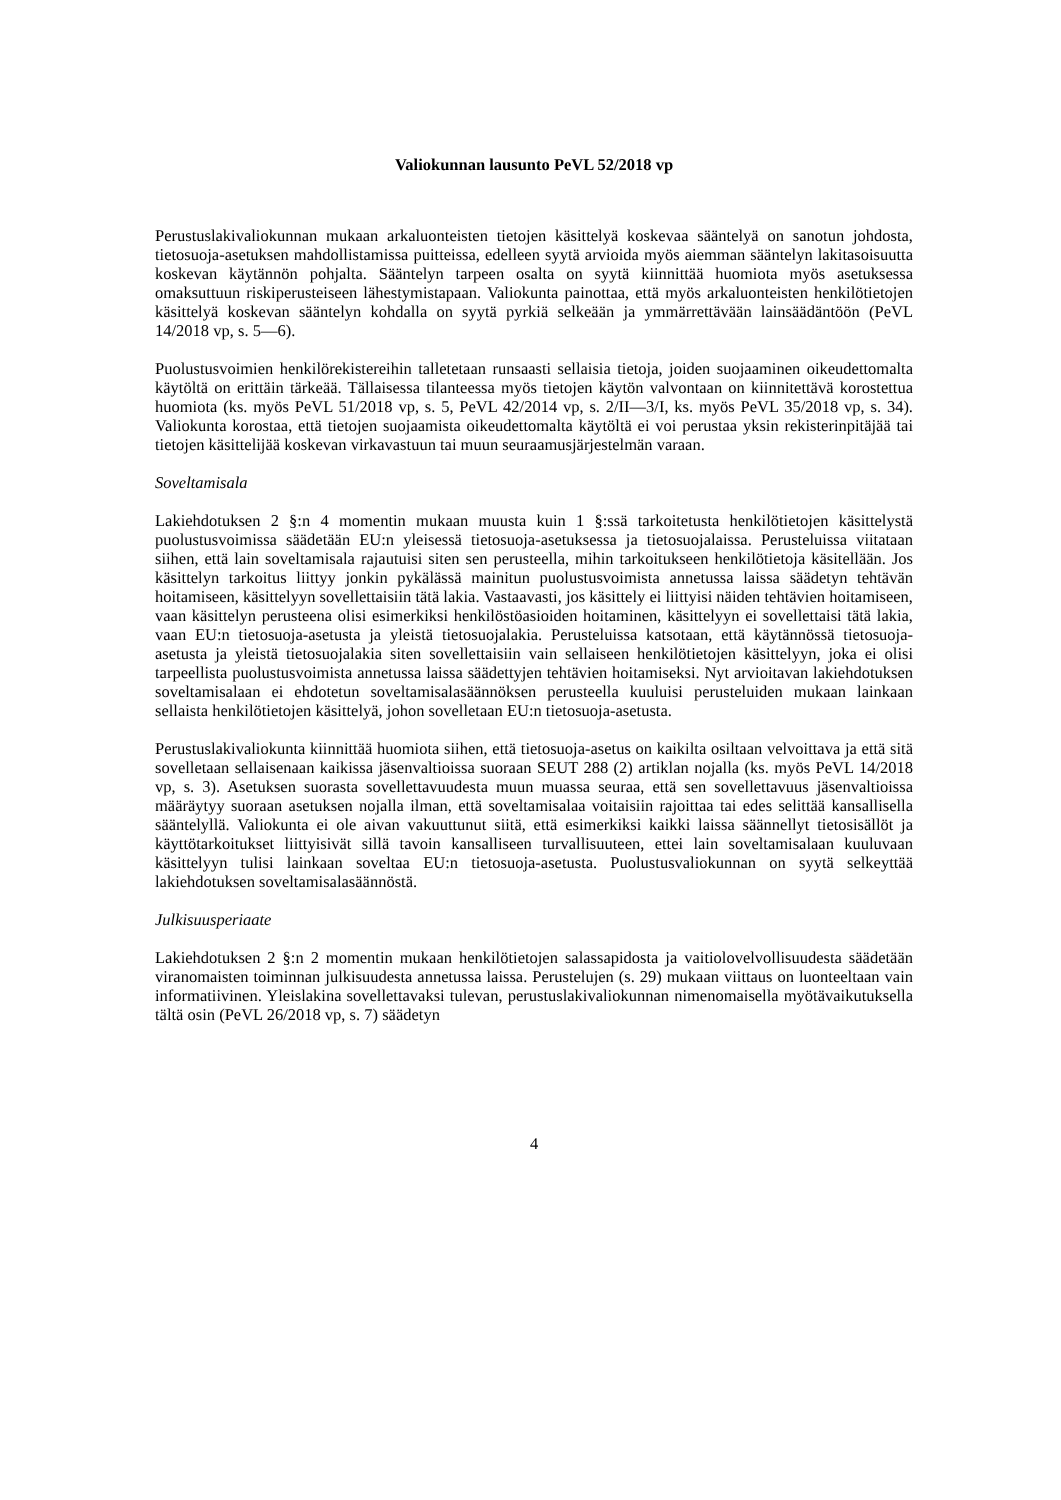Valiokunnan lausunto PeVL 52/2018 vp
Perustuslakivaliokunnan mukaan arkaluonteisten tietojen käsittelyä koskevaa sääntelyä on sanotun johdosta, tietosuoja-asetuksen mahdollistamissa puitteissa, edelleen syytä arvioida myös aiemman sääntelyn lakitasoisuutta koskevan käytännön pohjalta. Sääntelyn tarpeen osalta on syytä kiinnittää huomiota myös asetuksessa omaksuttuun riskiperusteiseen lähestymistapaan. Valiokunta painottaa, että myös arkaluonteisten henkilötietojen käsittelyä koskevan sääntelyn kohdalla on syytä pyrkiä selkeään ja ymmärrettävään lainsäädäntöön (PeVL 14/2018 vp, s. 5—6).
Puolustusvoimien henkilörekistereihin talletetaan runsaasti sellaisia tietoja, joiden suojaaminen oikeudettomalta käytöltä on erittäin tärkeää. Tällaisessa tilanteessa myös tietojen käytön valvontaan on kiinnitettävä korostettua huomiota (ks. myös PeVL 51/2018 vp, s. 5, PeVL 42/2014 vp, s. 2/II—3/I, ks. myös PeVL 35/2018 vp, s. 34). Valiokunta korostaa, että tietojen suojaamista oikeudettomalta käytöltä ei voi perustaa yksin rekisterinpitäjää tai tietojen käsittelijää koskevan virkavastuun tai muun seuraamusjärjestelmän varaan.
Soveltamisala
Lakiehdotuksen 2 §:n 4 momentin mukaan muusta kuin 1 §:ssä tarkoitetusta henkilötietojen käsittelystä puolustusvoimissa säädetään EU:n yleisessä tietosuoja-asetuksessa ja tietosuojalaissa. Perusteluissa viitataan siihen, että lain soveltamisala rajautuisi siten sen perusteella, mihin tarkoitukseen henkilötietoja käsitellään. Jos käsittelyn tarkoitus liittyy jonkin pykälässä mainitun puolustusvoimista annetussa laissa säädetyn tehtävän hoitamiseen, käsittelyyn sovellettaisiin tätä lakia. Vastaavasti, jos käsittely ei liittyisi näiden tehtävien hoitamiseen, vaan käsittelyn perusteena olisi esimerkiksi henkilöstöasioiden hoitaminen, käsittelyyn ei sovellettaisi tätä lakia, vaan EU:n tietosuoja-asetusta ja yleistä tietosuojalakia. Perusteluissa katsotaan, että käytännössä tietosuoja-asetusta ja yleistä tietosuojalakia siten sovellettaisiin vain sellaiseen henkilötietojen käsittelyyn, joka ei olisi tarpeellista puolustusvoimista annetussa laissa säädettyjen tehtävien hoitamiseksi. Nyt arvioitavan lakiehdotuksen soveltamisalaan ei ehdotetun soveltamisalasäännöksen perusteella kuuluisi perusteluiden mukaan lainkaan sellaista henkilötietojen käsittelyä, johon sovelletaan EU:n tietosuoja-asetusta.
Perustuslakivaliokunta kiinnittää huomiota siihen, että tietosuoja-asetus on kaikilta osiltaan velvoittava ja että sitä sovelletaan sellaisenaan kaikissa jäsenvaltioissa suoraan SEUT 288 (2) artiklan nojalla (ks. myös PeVL 14/2018 vp, s. 3). Asetuksen suorasta sovellettavuudesta muun muassa seuraa, että sen sovellettavuus jäsenvaltioissa määräytyy suoraan asetuksen nojalla ilman, että soveltamisalaa voitaisiin rajoittaa tai edes selittää kansallisella sääntelyllä. Valiokunta ei ole aivan vakuuttunut siitä, että esimerkiksi kaikki laissa säännellyt tietosisällöt ja käyttötarkoitukset liittyisivät sillä tavoin kansalliseen turvallisuuteen, ettei lain soveltamisalaan kuuluvaan käsittelyyn tulisi lainkaan soveltaa EU:n tietosuoja-asetusta. Puolustusvaliokunnan on syytä selkeyttää lakiehdotuksen soveltamisalasäännöstä.
Julkisuusperiaate
Lakiehdotuksen 2 §:n 2 momentin mukaan henkilötietojen salassapidosta ja vaitiolovelvollisuudesta säädetään viranomaisten toiminnan julkisuudesta annetussa laissa. Perustelujen (s. 29) mukaan viittaus on luonteeltaan vain informatiivinen. Yleislakina sovellettavaksi tulevan, perustuslakivaliokunnan nimenomaisella myötävaikutuksella tältä osin (PeVL 26/2018 vp, s. 7) säädetyn
4